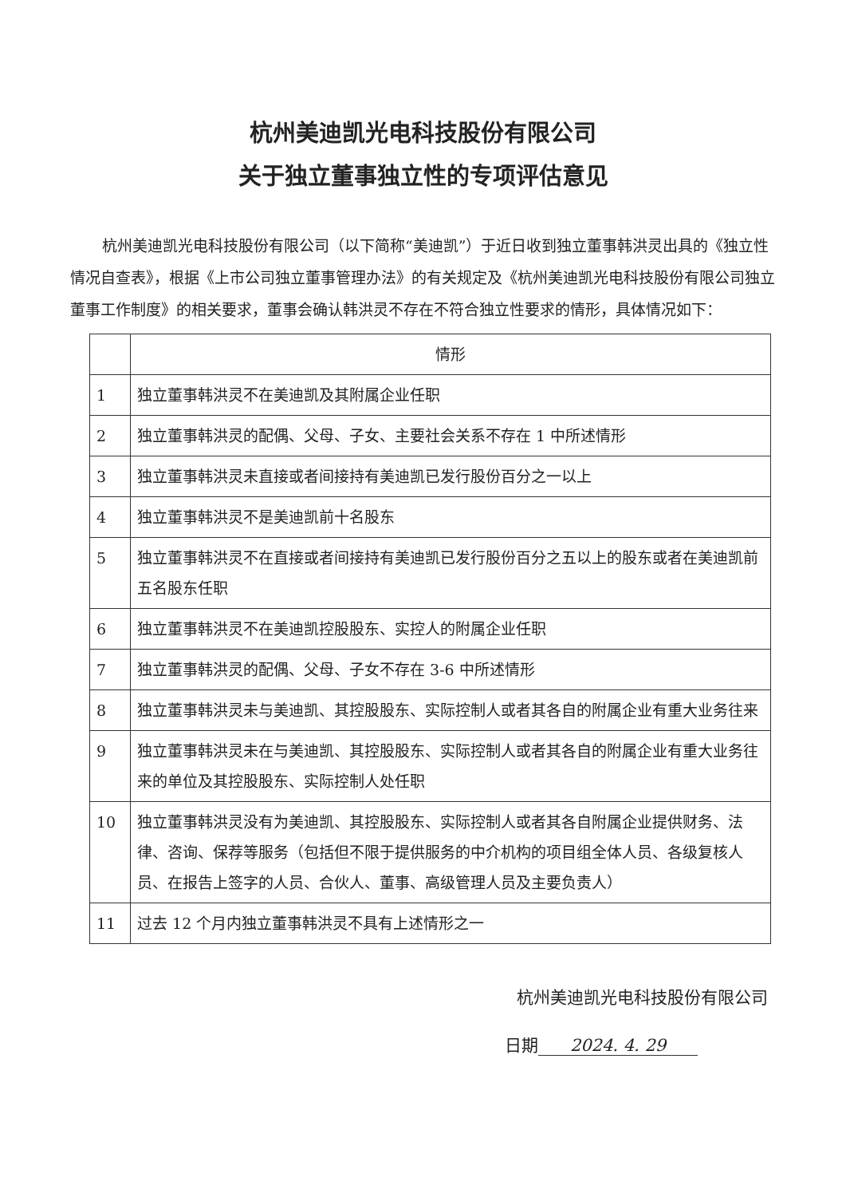杭州美迪凯光电科技股份有限公司
关于独立董事独立性的专项评估意见
杭州美迪凯光电科技股份有限公司（以下简称“美迪凯”）于近日收到独立董事韩洪灵出具的《独立性情况自查表》，根据《上市公司独立董事管理办法》的有关规定及《杭州美迪凯光电科技股份有限公司独立董事工作制度》的相关要求，董事会确认韩洪灵不存在不符合独立性要求的情形，具体情况如下：
| | 情形 |
| --- | --- |
| 1 | 独立董事韩洪灵不在美迪凯及其附属企业任职 |
| 2 | 独立董事韩洪灵的配偶、父母、子女、主要社会关系不存在 1 中所述情形 |
| 3 | 独立董事韩洪灵未直接或者间接持有美迪凯已发行股份百分之一以上 |
| 4 | 独立董事韩洪灵不是美迪凯前十名股东 |
| 5 | 独立董事韩洪灵不在直接或者间接持有美迪凯已发行股份百分之五以上的股东或者在美迪凯前五名股东任职 |
| 6 | 独立董事韩洪灵不在美迪凯控股股东、实控人的附属企业任职 |
| 7 | 独立董事韩洪灵的配偶、父母、子女不存在 3-6 中所述情形 |
| 8 | 独立董事韩洪灵未与美迪凯、其控股股东、实际控制人或者其各自的附属企业有重大业务往来 |
| 9 | 独立董事韩洪灵未在与美迪凯、其控股股东、实际控制人或者其各自的附属企业有重大业务往来的单位及其控股股东、实际控制人处任职 |
| 10 | 独立董事韩洪灵没有为美迪凯、其控股股东、实际控制人或者其各自附属企业提供财务、法律、咨询、保荐等服务（包括但不限于提供服务的中介机构的项目组全体人员、各级复核人员、在报告上签字的人员、合伙人、董事、高级管理人员及主要负责人） |
| 11 | 过去 12 个月内独立董事韩洪灵不具有上述情形之一 |
杭州美迪凯光电科技股份有限公司
日期 2024. 4. 29